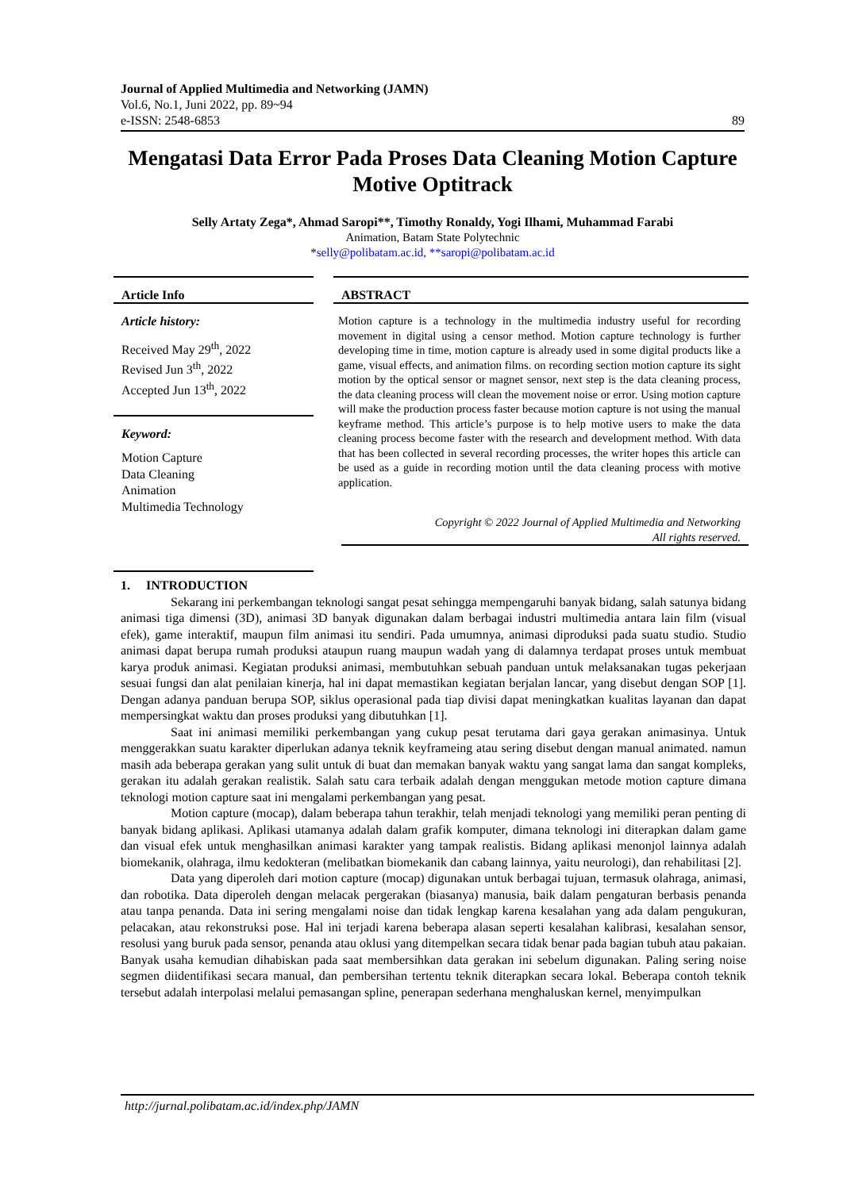Journal of Applied Multimedia and Networking (JAMN)
Vol.6, No.1, Juni 2022, pp. 89~94
e-ISSN: 2548-6853 89
Mengatasi Data Error Pada Proses Data Cleaning Motion Capture Motive Optitrack
Selly Artaty Zega*, Ahmad Saropi**, Timothy Ronaldy, Yogi Ilhami, Muhammad Farabi
Animation, Batam State Polytechnic
*selly@polibatam.ac.id, **saropi@polibatam.ac.id
Article Info
Article history:
Received May 29<sup>th</sup>, 2022
Revised Jun 3<sup>th</sup>, 2022
Accepted Jun 13<sup>th</sup>, 2022
Keyword:
Motion Capture
Data Cleaning
Animation
Multimedia Technology
ABSTRACT
Motion capture is a technology in the multimedia industry useful for recording movement in digital using a censor method. Motion capture technology is further developing time in time, motion capture is already used in some digital products like a game, visual effects, and animation films. on recording section motion capture its sight motion by the optical sensor or magnet sensor, next step is the data cleaning process, the data cleaning process will clean the movement noise or error. Using motion capture will make the production process faster because motion capture is not using the manual keyframe method. This article’s purpose is to help motive users to make the data cleaning process become faster with the research and development method. With data that has been collected in several recording processes, the writer hopes this article can be used as a guide in recording motion until the data cleaning process with motive application.
Copyright © 2022 Journal of Applied Multimedia and Networking
All rights reserved.
1. INTRODUCTION
Sekarang ini perkembangan teknologi sangat pesat sehingga mempengaruhi banyak bidang, salah satunya bidang animasi tiga dimensi (3D), animasi 3D banyak digunakan dalam berbagai industri multimedia antara lain film (visual efek), game interaktif, maupun film animasi itu sendiri. Pada umumnya, animasi diproduksi pada suatu studio. Studio animasi dapat berupa rumah produksi ataupun ruang maupun wadah yang di dalamnya terdapat proses untuk membuat karya produk animasi. Kegiatan produksi animasi, membutuhkan sebuah panduan untuk melaksanakan tugas pekerjaan sesuai fungsi dan alat penilaian kinerja, hal ini dapat memastikan kegiatan berjalan lancar, yang disebut dengan SOP [1]. Dengan adanya panduan berupa SOP, siklus operasional pada tiap divisi dapat meningkatkan kualitas layanan dan dapat mempersingkat waktu dan proses produksi yang dibutuhkan [1].
Saat ini animasi memiliki perkembangan yang cukup pesat terutama dari gaya gerakan animasinya. Untuk menggerakkan suatu karakter diperlukan adanya teknik keyframeing atau sering disebut dengan manual animated. namun masih ada beberapa gerakan yang sulit untuk di buat dan memakan banyak waktu yang sangat lama dan sangat kompleks, gerakan itu adalah gerakan realistik. Salah satu cara terbaik adalah dengan menggukan metode motion capture dimana teknologi motion capture saat ini mengalami perkembangan yang pesat.
Motion capture (mocap), dalam beberapa tahun terakhir, telah menjadi teknologi yang memiliki peran penting di banyak bidang aplikasi. Aplikasi utamanya adalah dalam grafik komputer, dimana teknologi ini diterapkan dalam game dan visual efek untuk menghasilkan animasi karakter yang tampak realistis. Bidang aplikasi menonjol lainnya adalah biomekanik, olahraga, ilmu kedokteran (melibatkan biomekanik dan cabang lainnya, yaitu neurologi), dan rehabilitasi [2].
Data yang diperoleh dari motion capture (mocap) digunakan untuk berbagai tujuan, termasuk olahraga, animasi, dan robotika. Data diperoleh dengan melacak pergerakan (biasanya) manusia, baik dalam pengaturan berbasis penanda atau tanpa penanda. Data ini sering mengalami noise dan tidak lengkap karena kesalahan yang ada dalam pengukuran, pelacakan, atau rekonstruksi pose. Hal ini terjadi karena beberapa alasan seperti kesalahan kalibrasi, kesalahan sensor, resolusi yang buruk pada sensor, penanda atau oklusi yang ditempelkan secara tidak benar pada bagian tubuh atau pakaian. Banyak usaha kemudian dihabiskan pada saat membersihkan data gerakan ini sebelum digunakan. Paling sering noise segmen diidentifikasi secara manual, dan pembersihan tertentu teknik diterapkan secara lokal. Beberapa contoh teknik tersebut adalah interpolasi melalui pemasangan spline, penerapan sederhana menghaluskan kernel, menyimpulkan
http://jurnal.polibatam.ac.id/index.php/JAMN